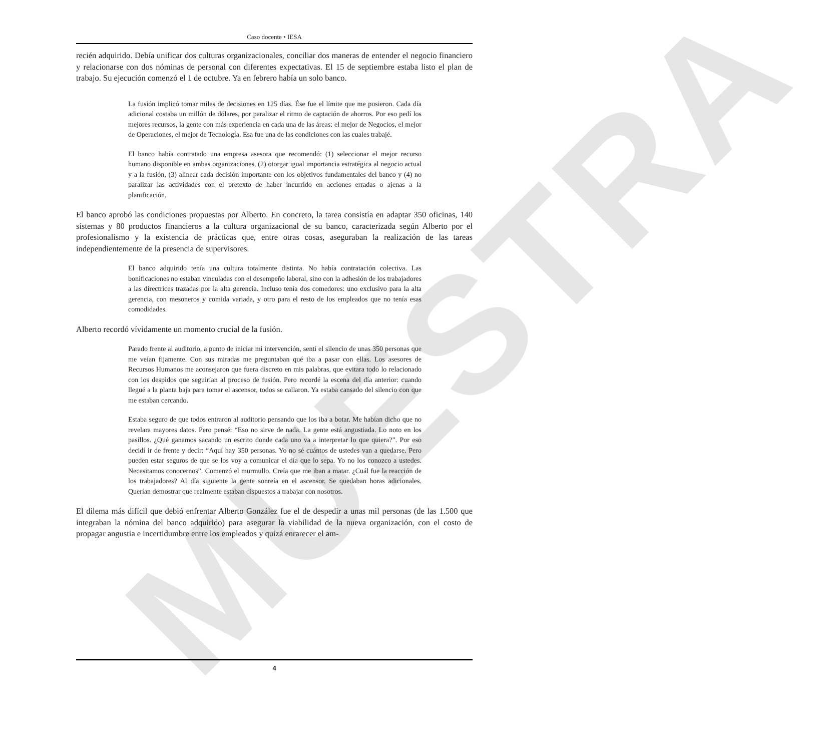MUESTRA
Caso docente • IESA
recién adquirido. Debía unificar dos culturas organizacionales, conciliar dos maneras de entender el negocio financiero y relacionarse con dos nóminas de personal con diferentes expectativas. El 15 de septiembre estaba listo el plan de trabajo. Su ejecución comenzó el 1 de octubre. Ya en febrero había un solo banco.
La fusión implicó tomar miles de decisiones en 125 días. Ése fue el límite que me pusieron. Cada día adicional costaba un millón de dólares, por paralizar el ritmo de captación de ahorros. Por eso pedí los mejores recursos, la gente con más experiencia en cada una de las áreas: el mejor de Negocios, el mejor de Operaciones, el mejor de Tecnología. Esa fue una de las condiciones con las cuales trabajé.
El banco había contratado una empresa asesora que recomendó: (1) seleccionar el mejor recurso humano disponible en ambas organizaciones, (2) otorgar igual importancia estratégica al negocio actual y a la fusión, (3) alinear cada decisión importante con los objetivos fundamentales del banco y (4) no paralizar las actividades con el pretexto de haber incurrido en acciones erradas o ajenas a la planificación.
El banco aprobó las condiciones propuestas por Alberto. En concreto, la tarea consistía en adaptar 350 oficinas, 140 sistemas y 80 productos financieros a la cultura organizacional de su banco, caracterizada según Alberto por el profesionalismo y la existencia de prácticas que, entre otras cosas, aseguraban la realización de las tareas independientemente de la presencia de supervisores.
El banco adquirido tenía una cultura totalmente distinta. No había contratación colectiva. Las bonificaciones no estaban vinculadas con el desempeño laboral, sino con la adhesión de los trabajadores a las directrices trazadas por la alta gerencia. Incluso tenía dos comedores: uno exclusivo para la alta gerencia, con mesoneros y comida variada, y otro para el resto de los empleados que no tenía esas comodidades.
Alberto recordó vívidamente un momento crucial de la fusión.
Parado frente al auditorio, a punto de iniciar mi intervención, sentí el silencio de unas 350 personas que me veían fijamente. Con sus miradas me preguntaban qué iba a pasar con ellas. Los asesores de Recursos Humanos me aconsejaron que fuera discreto en mis palabras, que evitara todo lo relacionado con los despidos que seguirían al proceso de fusión. Pero recordé la escena del día anterior: cuando llegué a la planta baja para tomar el ascensor, todos se callaron. Ya estaba cansado del silencio con que me estaban cercando.
Estaba seguro de que todos entraron al auditorio pensando que los iba a botar. Me habían dicho que no revelara mayores datos. Pero pensé: “Eso no sirve de nada. La gente está angustiada. Lo noto en los pasillos. ¿Qué ganamos sacando un escrito donde cada uno va a interpretar lo que quiera?”. Por eso decidí ir de frente y decir: “Aquí hay 350 personas. Yo no sé cuántos de ustedes van a quedarse. Pero pueden estar seguros de que se los voy a comunicar el día que lo sepa. Yo no los conozco a ustedes. Necesitamos conocernos”. Comenzó el murmullo. Creía que me iban a matar. ¿Cuál fue la reacción de los trabajadores? Al día siguiente la gente sonreía en el ascensor. Se quedaban horas adicionales. Querían demostrar que realmente estaban dispuestos a trabajar con nosotros.
El dilema más difícil que debió enfrentar Alberto González fue el de despedir a unas mil personas (de las 1.500 que integraban la nómina del banco adquirido) para asegurar la viabilidad de la nueva organización, con el costo de propagar angustia e incertidumbre entre los empleados y quizá enrarecer el am-
4